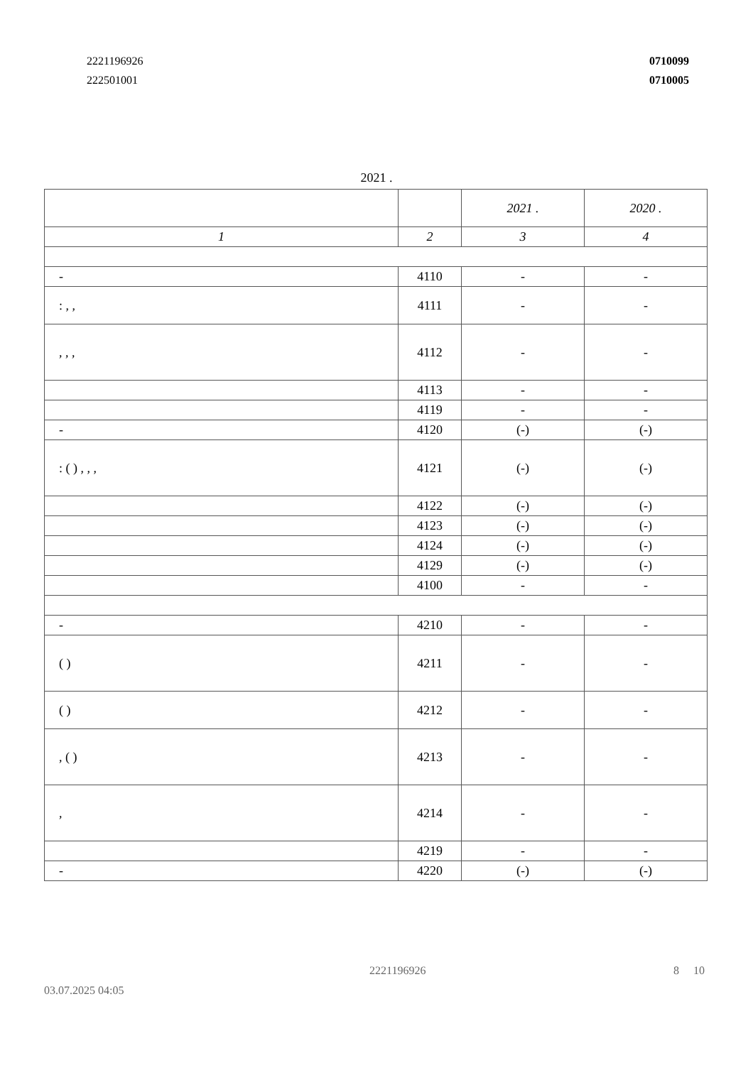0710099
0710005
2221196926
222501001
2021 .
| | | 2021 . | 2020 . |
| --- | --- | --- | --- |
| 1 | 2 | 3 | 4 |
| - | 4110 | - | - |
| : , , | 4111 | - | - |
| , , , | 4112 | - | - |
| | 4113 | - | - |
| | 4119 | - | - |
| - | 4120 | (-) | (-) |
| : ( ) , , , | 4121 | (-) | (-) |
| | 4122 | (-) | (-) |
| | 4123 | (-) | (-) |
| | 4124 | (-) | (-) |
| | 4129 | (-) | (-) |
| | 4100 | - | - |
| - | 4210 | - | - |
| ( ) | 4211 | - | - |
| ( ) | 4212 | - | - |
| , ( ) | 4213 | - | - |
| , | 4214 | - | - |
| | 4219 | - | - |
| - | 4220 | (-) | (-) |
2221196926 8 10
03.07.2025 04:05